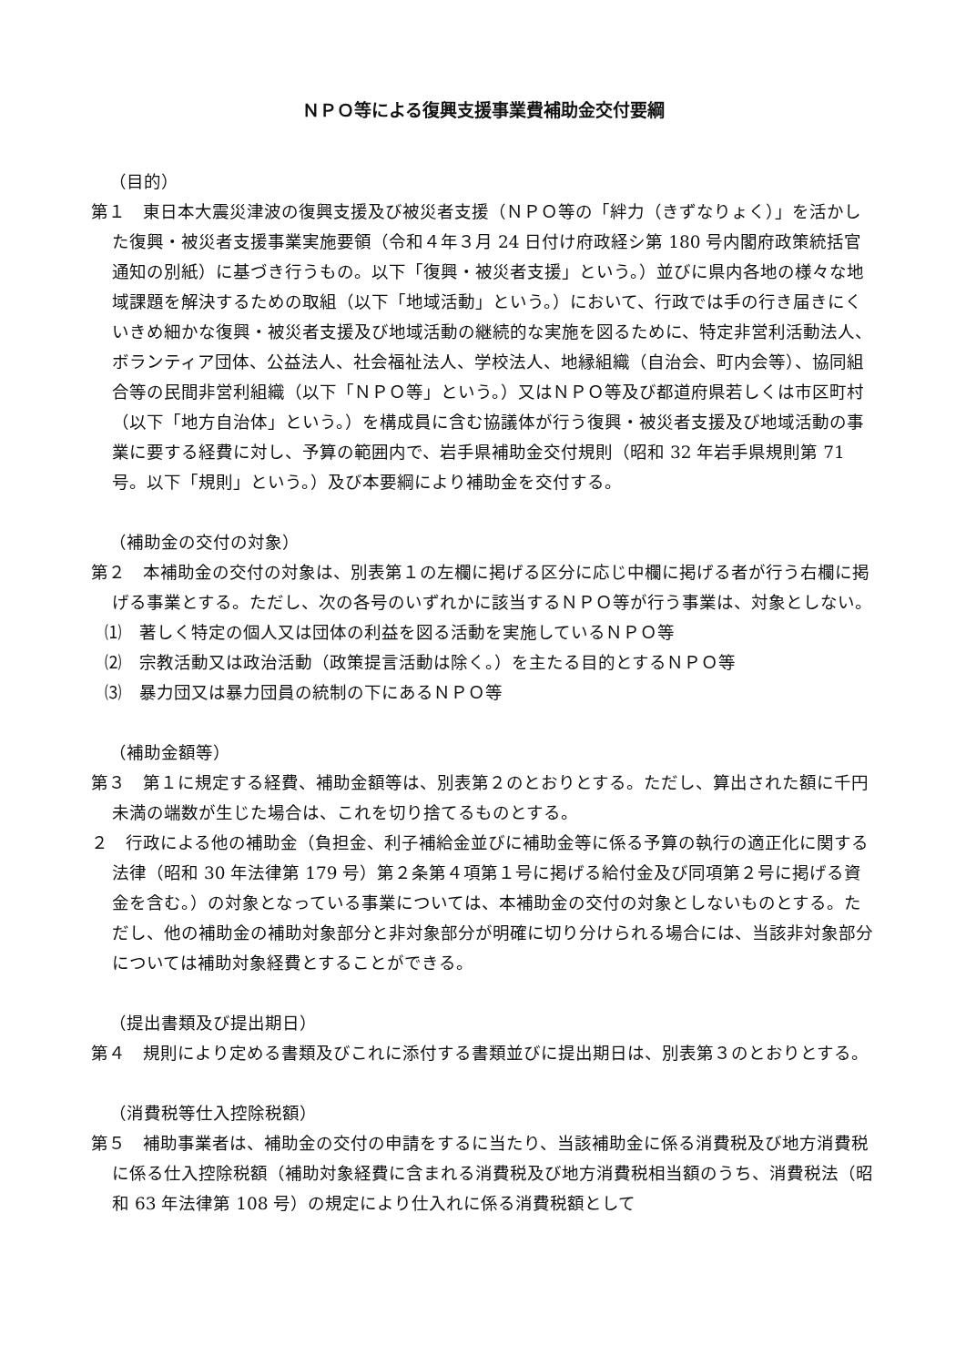ＮＰＯ等による復興支援事業費補助金交付要綱
（目的）
第１　東日本大震災津波の復興支援及び被災者支援（ＮＰＯ等の「絆力（きずなりょく）」を活かした復興・被災者支援事業実施要領（令和４年３月 24 日付け府政経シ第 180 号内閣府政策統括官通知の別紙）に基づき行うもの。以下「復興・被災者支援」という。）並びに県内各地の様々な地域課題を解決するための取組（以下「地域活動」という。）において、行政では手の行き届きにくいきめ細かな復興・被災者支援及び地域活動の継続的な実施を図るために、特定非営利活動法人、ボランティア団体、公益法人、社会福祉法人、学校法人、地縁組織（自治会、町内会等）、協同組合等の民間非営利組織（以下「ＮＰＯ等」という。）又はＮＰＯ等及び都道府県若しくは市区町村（以下「地方自治体」という。）を構成員に含む協議体が行う復興・被災者支援及び地域活動の事業に要する経費に対し、予算の範囲内で、岩手県補助金交付規則（昭和 32 年岩手県規則第 71 号。以下「規則」という。）及び本要綱により補助金を交付する。
（補助金の交付の対象）
第２　本補助金の交付の対象は、別表第１の左欄に掲げる区分に応じ中欄に掲げる者が行う右欄に掲げる事業とする。ただし、次の各号のいずれかに該当するＮＰＯ等が行う事業は、対象としない。
⑴　著しく特定の個人又は団体の利益を図る活動を実施しているＮＰＯ等
⑵　宗教活動又は政治活動（政策提言活動は除く。）を主たる目的とするＮＰＯ等
⑶　暴力団又は暴力団員の統制の下にあるＮＰＯ等
（補助金額等）
第３　第１に規定する経費、補助金額等は、別表第２のとおりとする。ただし、算出された額に千円未満の端数が生じた場合は、これを切り捨てるものとする。
２　行政による他の補助金（負担金、利子補給金並びに補助金等に係る予算の執行の適正化に関する法律（昭和 30 年法律第 179 号）第２条第４項第１号に掲げる給付金及び同項第２号に掲げる資金を含む。）の対象となっている事業については、本補助金の交付の対象としないものとする。ただし、他の補助金の補助対象部分と非対象部分が明確に切り分けられる場合には、当該非対象部分については補助対象経費とすることができる。
（提出書類及び提出期日）
第４　規則により定める書類及びこれに添付する書類並びに提出期日は、別表第３のとおりとする。
（消費税等仕入控除税額）
第５　補助事業者は、補助金の交付の申請をするに当たり、当該補助金に係る消費税及び地方消費税に係る仕入控除税額（補助対象経費に含まれる消費税及び地方消費税相当額のうち、消費税法（昭和 63 年法律第 108 号）の規定により仕入れに係る消費税額として